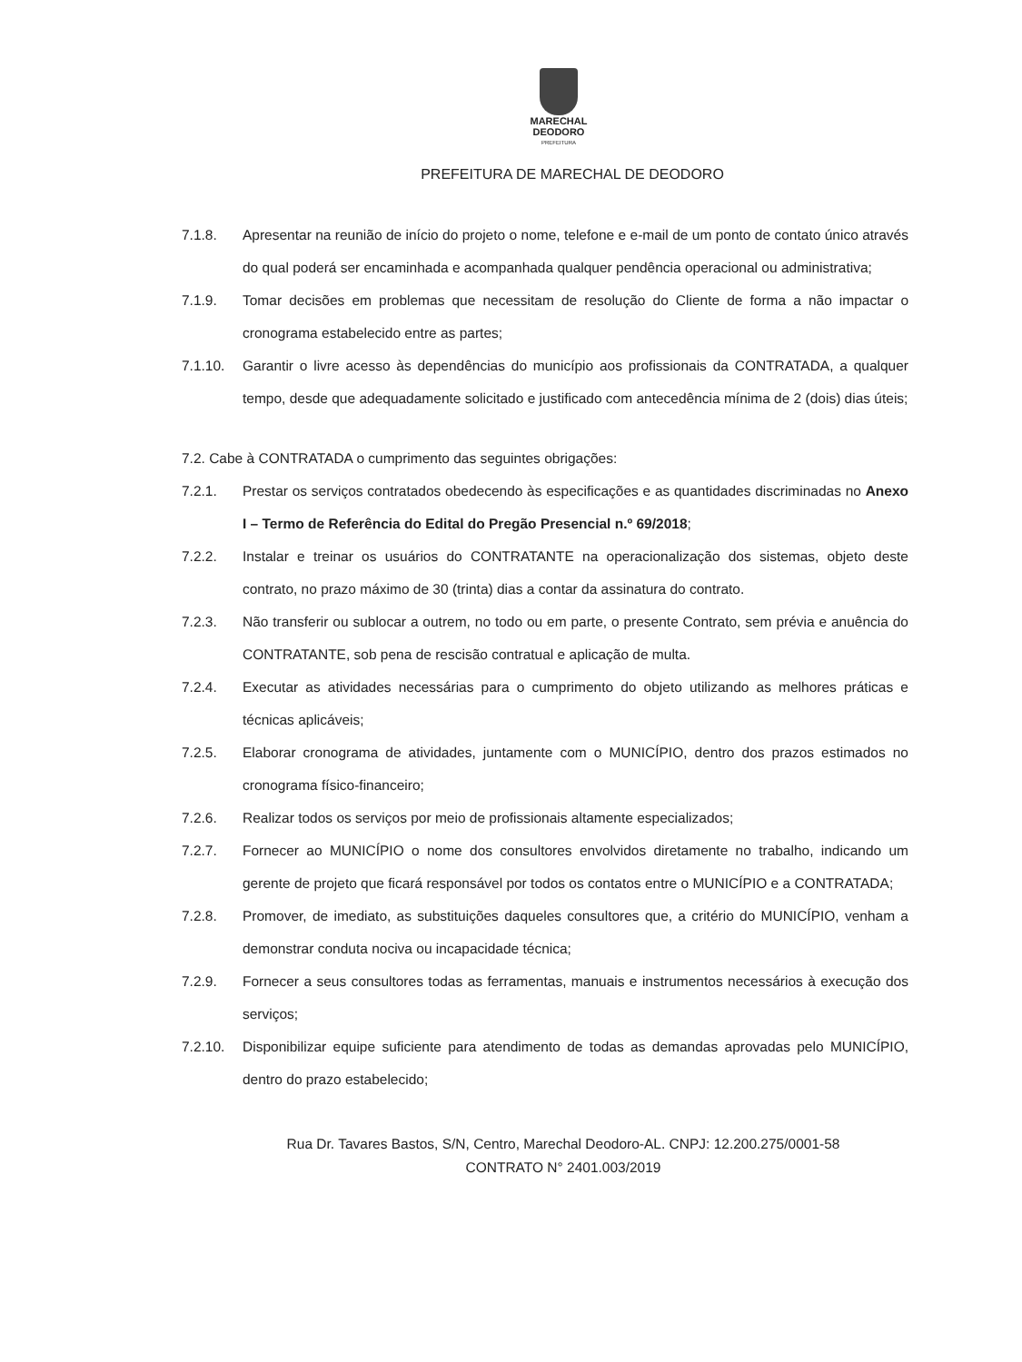MARECHAL
DEODORO
PREFEITURA
PREFEITURA DE MARECHAL DE DEODORO
7.1.8. Apresentar na reunião de início do projeto o nome, telefone e e-mail de um ponto de contato único através do qual poderá ser encaminhada e acompanhada qualquer pendência operacional ou administrativa;
7.1.9. Tomar decisões em problemas que necessitam de resolução do Cliente de forma a não impactar o cronograma estabelecido entre as partes;
7.1.10. Garantir o livre acesso às dependências do município aos profissionais da CONTRATADA, a qualquer tempo, desde que adequadamente solicitado e justificado com antecedência mínima de 2 (dois) dias úteis;
7.2. Cabe à CONTRATADA o cumprimento das seguintes obrigações:
7.2.1. Prestar os serviços contratados obedecendo às especificações e as quantidades discriminadas no Anexo I – Termo de Referência do Edital do Pregão Presencial n.º 69/2018;
7.2.2. Instalar e treinar os usuários do CONTRATANTE na operacionalização dos sistemas, objeto deste contrato, no prazo máximo de 30 (trinta) dias a contar da assinatura do contrato.
7.2.3. Não transferir ou sublocar a outrem, no todo ou em parte, o presente Contrato, sem prévia e anuência do CONTRATANTE, sob pena de rescisão contratual e aplicação de multa.
7.2.4. Executar as atividades necessárias para o cumprimento do objeto utilizando as melhores práticas e técnicas aplicáveis;
7.2.5. Elaborar cronograma de atividades, juntamente com o MUNICÍPIO, dentro dos prazos estimados no cronograma físico-financeiro;
7.2.6. Realizar todos os serviços por meio de profissionais altamente especializados;
7.2.7. Fornecer ao MUNICÍPIO o nome dos consultores envolvidos diretamente no trabalho, indicando um gerente de projeto que ficará responsável por todos os contatos entre o MUNICÍPIO e a CONTRATADA;
7.2.8. Promover, de imediato, as substituições daqueles consultores que, a critério do MUNICÍPIO, venham a demonstrar conduta nociva ou incapacidade técnica;
7.2.9. Fornecer a seus consultores todas as ferramentas, manuais e instrumentos necessários à execução dos serviços;
7.2.10. Disponibilizar equipe suficiente para atendimento de todas as demandas aprovadas pelo MUNICÍPIO, dentro do prazo estabelecido;
Rua Dr. Tavares Bastos, S/N, Centro, Marechal Deodoro-AL. CNPJ: 12.200.275/0001-58
CONTRATO N° 2401.003/2019